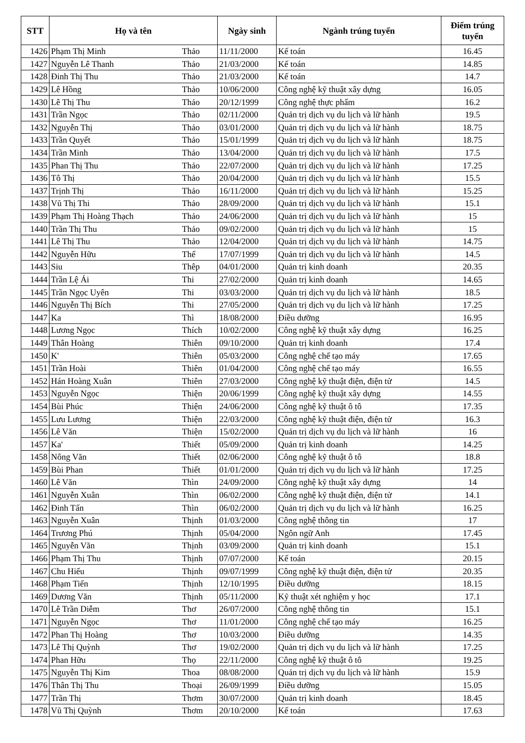| STT | Họ và tên | | Ngày sinh | Ngành trúng tuyển | Điểm trúng tuyển |
| --- | --- | --- | --- | --- | --- |
| 1426 | Phạm Thị Minh | Thảo | 11/11/2000 | Kế toán | 16.45 |
| 1427 | Nguyễn Lê Thanh | Thảo | 21/03/2000 | Kế toán | 14.85 |
| 1428 | Đinh Thị Thu | Thảo | 21/03/2000 | Kế toán | 14.7 |
| 1429 | Lê Hồng | Thảo | 10/06/2000 | Công nghệ kỹ thuật xây dựng | 16.05 |
| 1430 | Lê Thị Thu | Thảo | 20/12/1999 | Công nghệ thực phẩm | 16.2 |
| 1431 | Trần Ngọc | Thảo | 02/11/2000 | Quản trị dịch vụ du lịch và lữ hành | 19.5 |
| 1432 | Nguyễn Thị | Thảo | 03/01/2000 | Quản trị dịch vụ du lịch và lữ hành | 18.75 |
| 1433 | Trần Quyết | Thảo | 15/01/1999 | Quản trị dịch vụ du lịch và lữ hành | 18.75 |
| 1434 | Trần Minh | Thảo | 13/04/2000 | Quản trị dịch vụ du lịch và lữ hành | 17.5 |
| 1435 | Phan Thị Thu | Thảo | 22/07/2000 | Quản trị dịch vụ du lịch và lữ hành | 17.25 |
| 1436 | Tô Thị | Thảo | 20/04/2000 | Quản trị dịch vụ du lịch và lữ hành | 15.5 |
| 1437 | Trịnh Thị | Thảo | 16/11/2000 | Quản trị dịch vụ du lịch và lữ hành | 15.25 |
| 1438 | Vũ Thị Thi | Thảo | 28/09/2000 | Quản trị dịch vụ du lịch và lữ hành | 15.1 |
| 1439 | Phạm Thị Hoàng Thạch | Thảo | 24/06/2000 | Quản trị dịch vụ du lịch và lữ hành | 15 |
| 1440 | Trần Thị Thu | Thảo | 09/02/2000 | Quản trị dịch vụ du lịch và lữ hành | 15 |
| 1441 | Lê Thị Thu | Thảo | 12/04/2000 | Quản trị dịch vụ du lịch và lữ hành | 14.75 |
| 1442 | Nguyễn Hữu | Thể | 17/07/1999 | Quản trị dịch vụ du lịch và lữ hành | 14.5 |
| 1443 | Siu | Thêp | 04/01/2000 | Quản trị kinh doanh | 20.35 |
| 1444 | Trần Lệ Ái | Thi | 27/02/2000 | Quản trị kinh doanh | 14.65 |
| 1445 | Trần Ngọc Uyên | Thi | 03/03/2000 | Quản trị dịch vụ du lịch và lữ hành | 18.5 |
| 1446 | Nguyễn Thị Bích | Thi | 27/05/2000 | Quản trị dịch vụ du lịch và lữ hành | 17.25 |
| 1447 | Ka | Thì | 18/08/2000 | Điều dưỡng | 16.95 |
| 1448 | Lương Ngọc | Thích | 10/02/2000 | Công nghệ kỹ thuật xây dựng | 16.25 |
| 1449 | Thân Hoàng | Thiên | 09/10/2000 | Quản trị kinh doanh | 17.4 |
| 1450 | K' | Thiên | 05/03/2000 | Công nghệ chế tạo máy | 17.65 |
| 1451 | Trần Hoài | Thiên | 01/04/2000 | Công nghệ chế tạo máy | 16.55 |
| 1452 | Hán Hoàng Xuân | Thiên | 27/03/2000 | Công nghệ kỹ thuật điện, điện tử | 14.5 |
| 1453 | Nguyễn Ngọc | Thiện | 20/06/1999 | Công nghệ kỹ thuật xây dựng | 14.55 |
| 1454 | Bùi Phúc | Thiện | 24/06/2000 | Công nghệ kỹ thuật ô tô | 17.35 |
| 1455 | Lưu Lương | Thiện | 22/03/2000 | Công nghệ kỹ thuật điện, điện tử | 16.3 |
| 1456 | Lê Văn | Thiện | 15/02/2000 | Quản trị dịch vụ du lịch và lữ hành | 16 |
| 1457 | Ka' | Thiết | 05/09/2000 | Quản trị kinh doanh | 14.25 |
| 1458 | Nông Văn | Thiết | 02/06/2000 | Công nghệ kỹ thuật ô tô | 18.8 |
| 1459 | Bùi Phan | Thiết | 01/01/2000 | Quản trị dịch vụ du lịch và lữ hành | 17.25 |
| 1460 | Lê Văn | Thìn | 24/09/2000 | Công nghệ kỹ thuật xây dựng | 14 |
| 1461 | Nguyễn Xuân | Thìn | 06/02/2000 | Công nghệ kỹ thuật điện, điện tử | 14.1 |
| 1462 | Đinh Tấn | Thìn | 06/02/2000 | Quản trị dịch vụ du lịch và lữ hành | 16.25 |
| 1463 | Nguyễn Xuân | Thịnh | 01/03/2000 | Công nghệ thông tin | 17 |
| 1464 | Trương Phú | Thịnh | 05/04/2000 | Ngôn ngữ Anh | 17.45 |
| 1465 | Nguyễn Văn | Thịnh | 03/09/2000 | Quản trị kinh doanh | 15.1 |
| 1466 | Phạm Thị Thu | Thịnh | 07/07/2000 | Kế toán | 20.15 |
| 1467 | Chu Hiếu | Thịnh | 09/07/1999 | Công nghệ kỹ thuật điện, điện tử | 20.35 |
| 1468 | Phạm Tiến | Thịnh | 12/10/1995 | Điều dưỡng | 18.15 |
| 1469 | Dương Văn | Thịnh | 05/11/2000 | Kỹ thuật xét nghiệm y học | 17.1 |
| 1470 | Lê Trần Diễm | Thơ | 26/07/2000 | Công nghệ thông tin | 15.1 |
| 1471 | Nguyễn Ngọc | Thơ | 11/01/2000 | Công nghệ chế tạo máy | 16.25 |
| 1472 | Phan Thị Hoàng | Thơ | 10/03/2000 | Điều dưỡng | 14.35 |
| 1473 | Lê Thị Quỳnh | Thơ | 19/02/2000 | Quản trị dịch vụ du lịch và lữ hành | 17.25 |
| 1474 | Phan Hữu | Thọ | 22/11/2000 | Công nghệ kỹ thuật ô tô | 19.25 |
| 1475 | Nguyễn Thị Kim | Thoa | 08/08/2000 | Quản trị dịch vụ du lịch và lữ hành | 15.9 |
| 1476 | Thân Thị Thu | Thoại | 26/09/1999 | Điều dưỡng | 15.05 |
| 1477 | Trần Thị | Thơm | 30/07/2000 | Quản trị kinh doanh | 18.45 |
| 1478 | Vũ Thị Quỳnh | Thơm | 20/10/2000 | Kế toán | 17.63 |